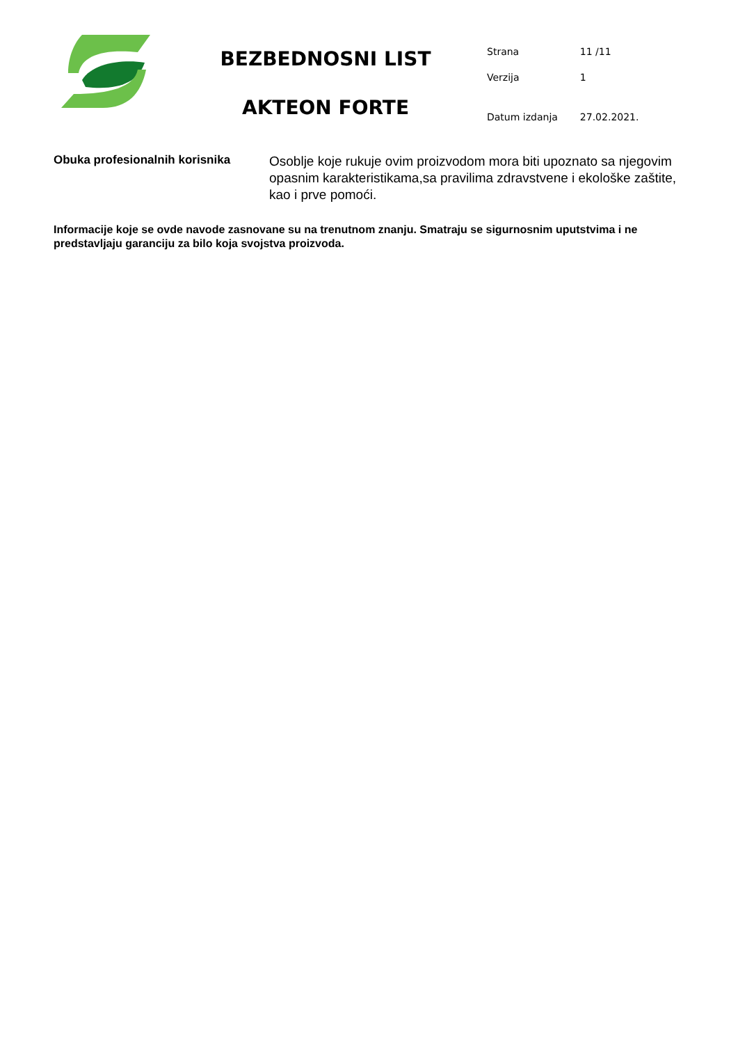BEZBEDNOSNI LIST
AKTEON FORTE
| Strana | 11 /11 |
| Verzija | 1 |
| Datum izdanja | 27.02.2021. |
Obuka profesionalnih korisnika
Osoblje koje rukuje ovim proizvodom mora biti upoznato sa njegovim opasnim karakteristikama,sa pravilima zdravstvene i ekološke zaštite, kao i prve pomoći.
Informacije koje se ovde navode zasnovane su na trenutnom znanju. Smatraju se sigurnosnim uputstvima i ne predstavljaju garanciju za bilo koja svojstva proizvoda.